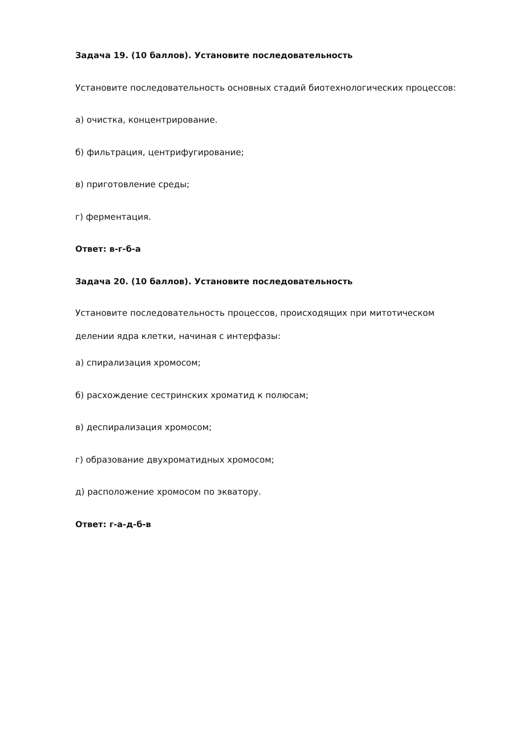Задача 19. (10 баллов). Установите последовательность
Установите последовательность основных стадий биотехнологических процессов:
а) очистка, концентрирование.
б) фильтрация, центрифугирование;
в) приготовление среды;
г) ферментация.
Ответ: в-г-б-а
Задача 20. (10 баллов). Установите последовательность
Установите последовательность процессов, происходящих при митотическом
делении ядра клетки, начиная с интерфазы:
а) спирализация хромосом;
б) расхождение сестринских хроматид к полюсам;
в) деспирализация хромосом;
г) образование двухроматидных хромосом;
д) расположение хромосом по экватору.
Ответ: г-а-д-б-в